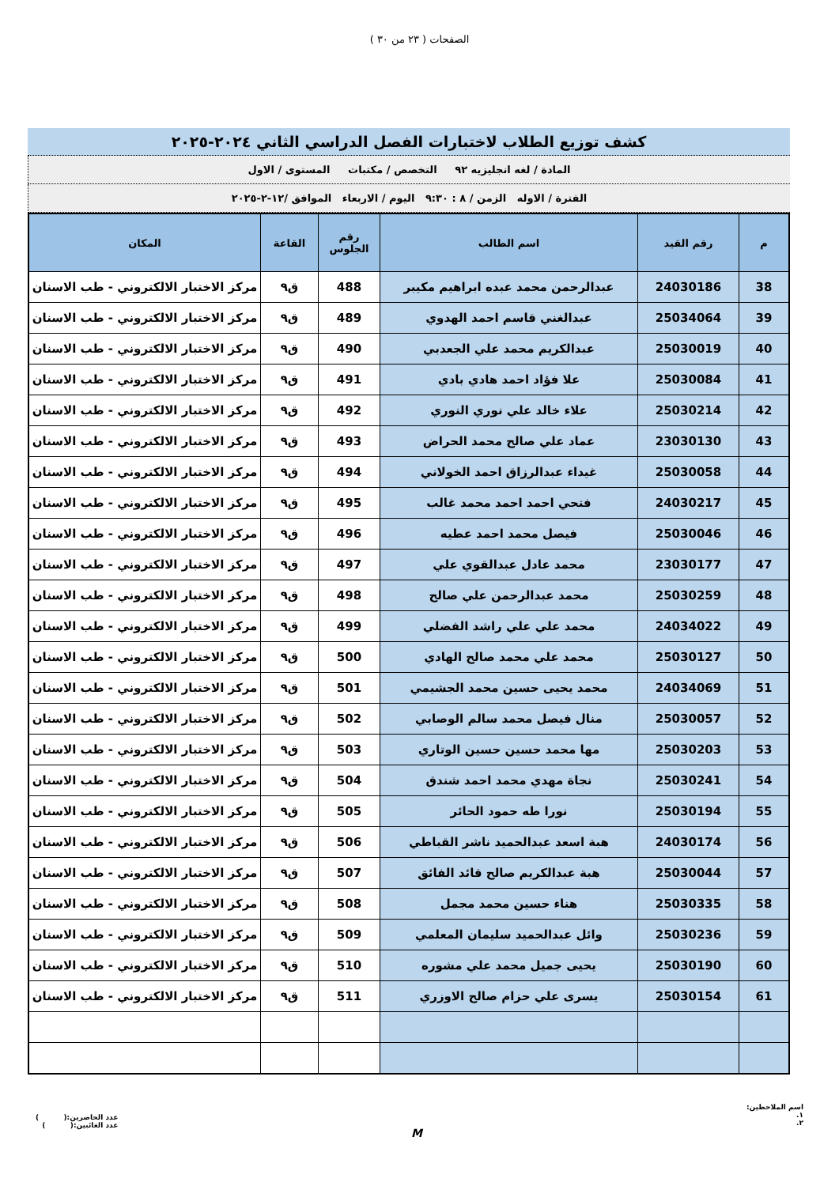الصفحات ( ٢٣ من ٣٠ )
كشف توزيع الطلاب لاختبارات الفصل الدراسي الثاني ٢٠٢٤-٢٠٢٥
المادة / لغه انجليزيه ٩٢ التخصص / مكتبات المستوى / الاول
الفترة / الاوله الزمن / ٨ : ٩:٣٠ اليوم / الاربعاء الموافق /١٢-٢-٢٠٢٥
| م | رقم القيد | اسم الطالب | رقم الجلوس | القاعة | المكان |
| --- | --- | --- | --- | --- | --- |
| 38 | 24030186 | عبدالرحمن محمد عبده ابراهيم مكيبر | 488 | ق٩ | مركز الاختبار الالكتروني - طب الاسنان |
| 39 | 25034064 | عبدالغني قاسم احمد الهدوي | 489 | ق٩ | مركز الاختبار الالكتروني - طب الاسنان |
| 40 | 25030019 | عبدالكريم محمد علي الجعدبي | 490 | ق٩ | مركز الاختبار الالكتروني - طب الاسنان |
| 41 | 25030084 | علا فؤاد احمد هادي بادي | 491 | ق٩ | مركز الاختبار الالكتروني - طب الاسنان |
| 42 | 25030214 | علاء خالد علي نوري النوري | 492 | ق٩ | مركز الاختبار الالكتروني - طب الاسنان |
| 43 | 23030130 | عماد علي صالح محمد الحراض | 493 | ق٩ | مركز الاختبار الالكتروني - طب الاسنان |
| 44 | 25030058 | غيداء عبدالرزاق احمد الخولاني | 494 | ق٩ | مركز الاختبار الالكتروني - طب الاسنان |
| 45 | 24030217 | فتحي احمد احمد محمد غالب | 495 | ق٩ | مركز الاختبار الالكتروني - طب الاسنان |
| 46 | 25030046 | فيصل محمد احمد عطيه | 496 | ق٩ | مركز الاختبار الالكتروني - طب الاسنان |
| 47 | 23030177 | محمد عادل عبدالقوي علي | 497 | ق٩ | مركز الاختبار الالكتروني - طب الاسنان |
| 48 | 25030259 | محمد عبدالرحمن علي صالح | 498 | ق٩ | مركز الاختبار الالكتروني - طب الاسنان |
| 49 | 24034022 | محمد علي علي راشد الفضلي | 499 | ق٩ | مركز الاختبار الالكتروني - طب الاسنان |
| 50 | 25030127 | محمد علي محمد صالح الهادي | 500 | ق٩ | مركز الاختبار الالكتروني - طب الاسنان |
| 51 | 24034069 | محمد يحيى حسين محمد الجشيمي | 501 | ق٩ | مركز الاختبار الالكتروني - طب الاسنان |
| 52 | 25030057 | منال فيصل محمد سالم الوصابي | 502 | ق٩ | مركز الاختبار الالكتروني - طب الاسنان |
| 53 | 25030203 | مها محمد حسين حسين الوتاري | 503 | ق٩ | مركز الاختبار الالكتروني - طب الاسنان |
| 54 | 25030241 | نجاة مهدي محمد احمد شندق | 504 | ق٩ | مركز الاختبار الالكتروني - طب الاسنان |
| 55 | 25030194 | نورا طه حمود الحائر | 505 | ق٩ | مركز الاختبار الالكتروني - طب الاسنان |
| 56 | 24030174 | هبة اسعد عبدالحميد ناشر القباطي | 506 | ق٩ | مركز الاختبار الالكتروني - طب الاسنان |
| 57 | 25030044 | هبة عبدالكريم صالح قائد الفائق | 507 | ق٩ | مركز الاختبار الالكتروني - طب الاسنان |
| 58 | 25030335 | هناء حسين محمد مجمل | 508 | ق٩ | مركز الاختبار الالكتروني - طب الاسنان |
| 59 | 25030236 | وائل عبدالحميد سليمان المعلمي | 509 | ق٩ | مركز الاختبار الالكتروني - طب الاسنان |
| 60 | 25030190 | يحيى جميل محمد علي مشوره | 510 | ق٩ | مركز الاختبار الالكتروني - طب الاسنان |
| 61 | 25030154 | يسرى علي حزام صالح الاوزري | 511 | ق٩ | مركز الاختبار الالكتروني - طب الاسنان |
اسم الملاحظين:
١.
٢.
M
عدد الحاضرين:( )
عدد الغائبين:( )